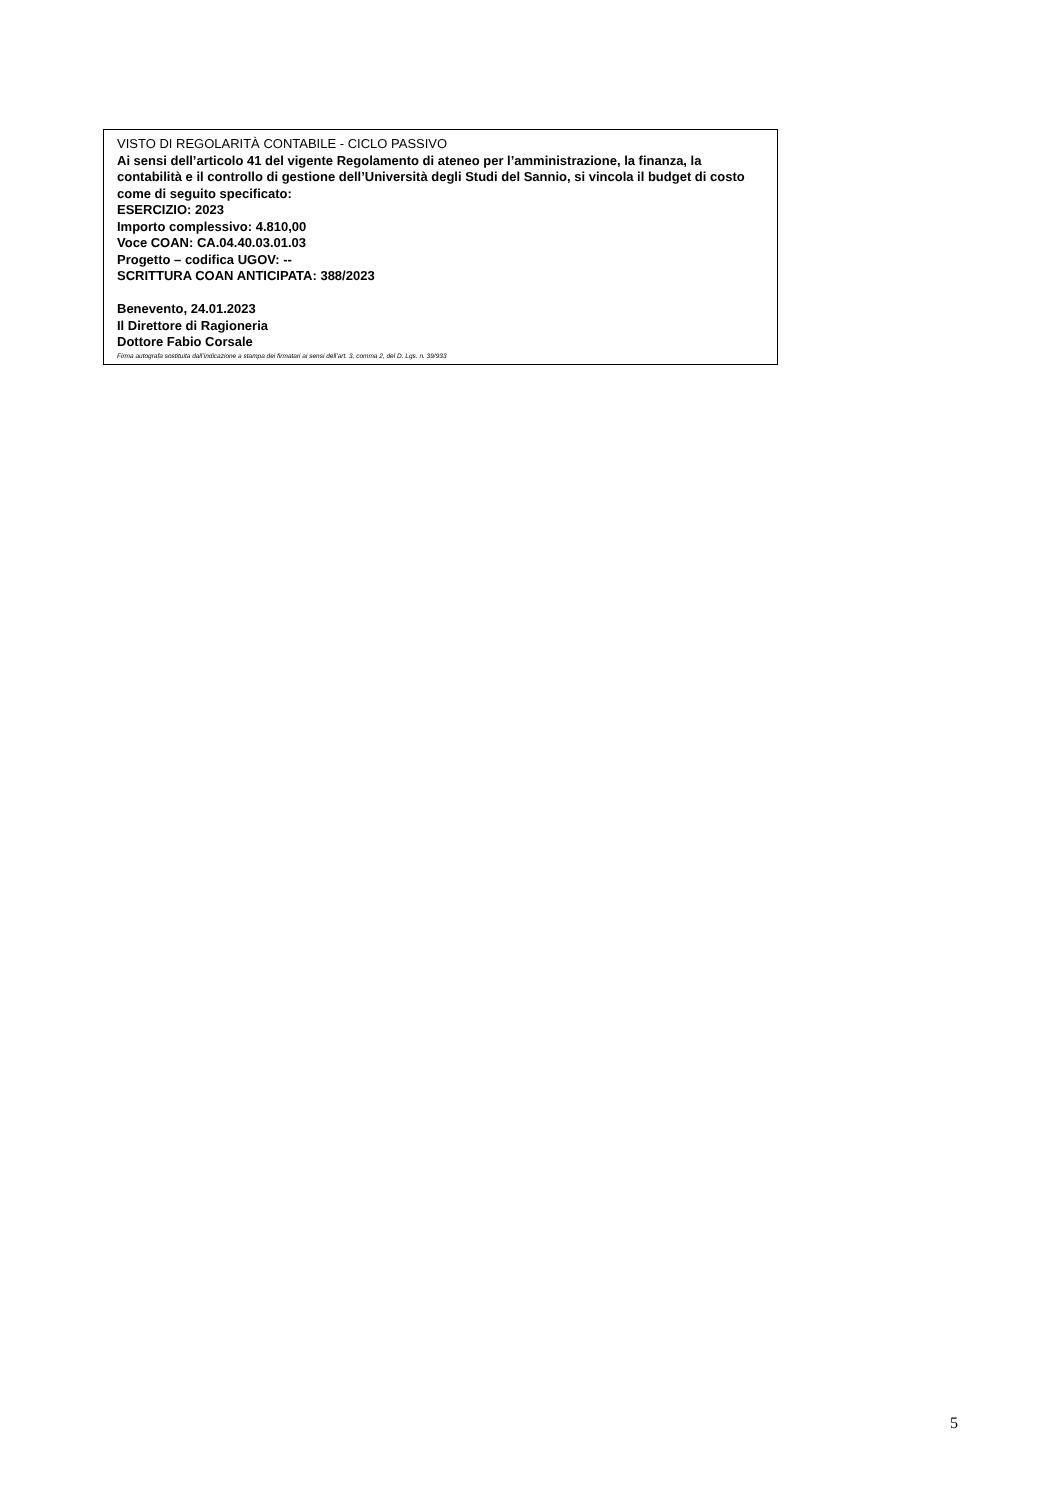VISTO DI REGOLARITÀ CONTABILE - CICLO PASSIVO
Ai sensi dell’articolo 41 del vigente Regolamento di ateneo per l’amministrazione, la finanza, la contabilità e il controllo di gestione dell’Università degli Studi del Sannio, si vincola il budget di costo come di seguito specificato:
ESERCIZIO: 2023
Importo complessivo: 4.810,00
Voce COAN: CA.04.40.03.01.03
Progetto – codifica UGOV: --
SCRITTURA COAN ANTICIPATA: 388/2023
Benevento, 24.01.2023
Il Direttore di Ragioneria
Dottore Fabio Corsale
Firma autografa sostituita dall’indicazione a stampa dei firmatari ai sensi dell’art. 3, comma 2, del D. Lgs. n. 39/933
5